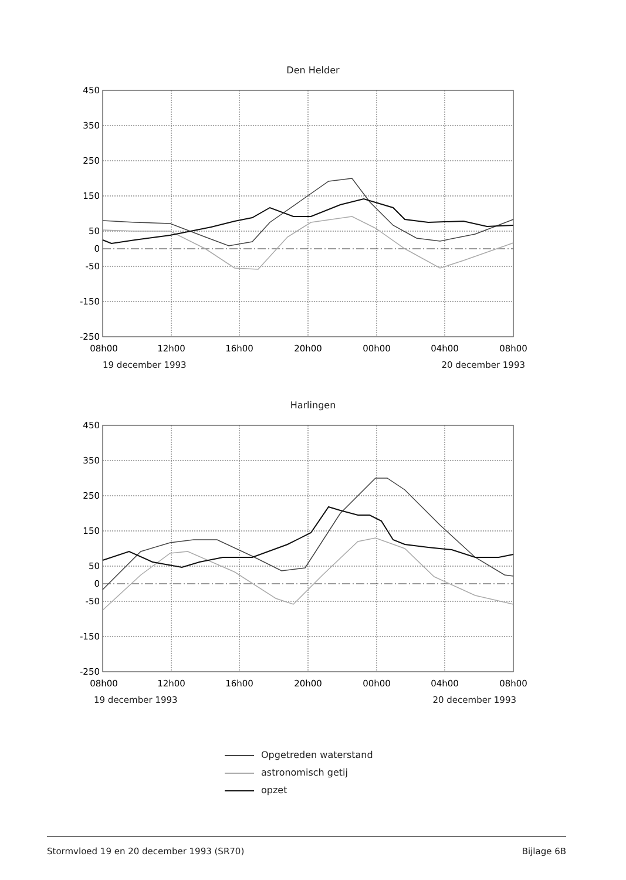Den Helder
450
350
250
150
50
0
-50
-150
-250
08h00
12h00
16h00
20h00
00h00
04h00
08h00
19 december 1993 20 december 1993
Harlingen
450
350
250
150
50
0
-50
-150
-250
08h00
12h00
16h00
20h00
00h00
04h00
08h00
19 december 1993 20 december 1993
Opgetreden waterstand
astronomisch getij
opzet
Stormvloed 19 en 20 december 1993 (SR70) Bijlage 6B